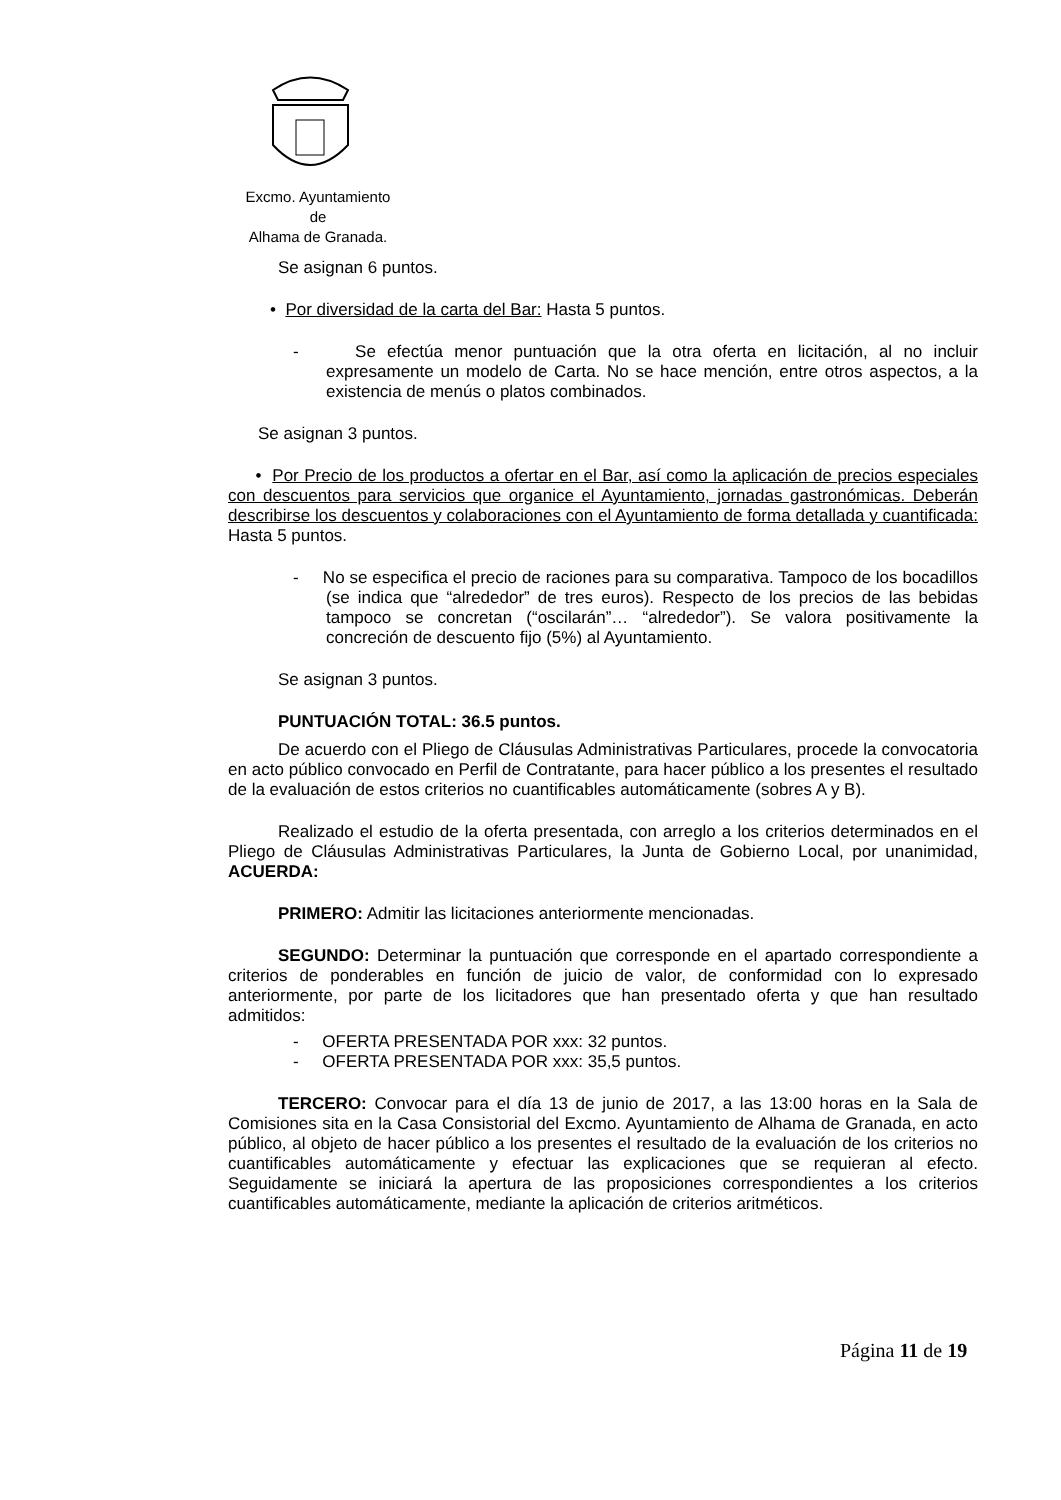Excmo. Ayuntamiento
de
Alhama de Granada.
Se asignan 6 puntos.
• Por diversidad de la carta del Bar: Hasta 5 puntos.
- Se efectúa menor puntuación que la otra oferta en licitación, al no incluir expresamente un modelo de Carta. No se hace mención, entre otros aspectos, a la existencia de menús o platos combinados.
Se asignan 3 puntos.
• Por Precio de los productos a ofertar en el Bar, así como la aplicación de precios especiales con descuentos para servicios que organice el Ayuntamiento, jornadas gastronómicas. Deberán describirse los descuentos y colaboraciones con el Ayuntamiento de forma detallada y cuantificada: Hasta 5 puntos.
- No se especifica el precio de raciones para su comparativa. Tampoco de los bocadillos (se indica que “alrededor” de tres euros). Respecto de los precios de las bebidas tampoco se concretan (“oscilarán”… “alrededor”). Se valora positivamente la concreción de descuento fijo (5%) al Ayuntamiento.
Se asignan 3 puntos.
PUNTUACIÓN TOTAL: 36.5 puntos.
De acuerdo con el Pliego de Cláusulas Administrativas Particulares, procede la convocatoria en acto público convocado en Perfil de Contratante, para hacer público a los presentes el resultado de la evaluación de estos criterios no cuantificables automáticamente (sobres A y B).
Realizado el estudio de la oferta presentada, con arreglo a los criterios determinados en el Pliego de Cláusulas Administrativas Particulares, la Junta de Gobierno Local, por unanimidad, ACUERDA:
PRIMERO: Admitir las licitaciones anteriormente mencionadas.
SEGUNDO: Determinar la puntuación que corresponde en el apartado correspondiente a criterios de ponderables en función de juicio de valor, de conformidad con lo expresado anteriormente, por parte de los licitadores que han presentado oferta y que han resultado admitidos:
- OFERTA PRESENTADA POR xxx: 32 puntos.
- OFERTA PRESENTADA POR xxx: 35,5 puntos.
TERCERO: Convocar para el día 13 de junio de 2017, a las 13:00 horas en la Sala de Comisiones sita en la Casa Consistorial del Excmo. Ayuntamiento de Alhama de Granada, en acto público, al objeto de hacer público a los presentes el resultado de la evaluación de los criterios no cuantificables automáticamente y efectuar las explicaciones que se requieran al efecto. Seguidamente se iniciará la apertura de las proposiciones correspondientes a los criterios cuantificables automáticamente, mediante la aplicación de criterios aritméticos.
Página 11 de 19